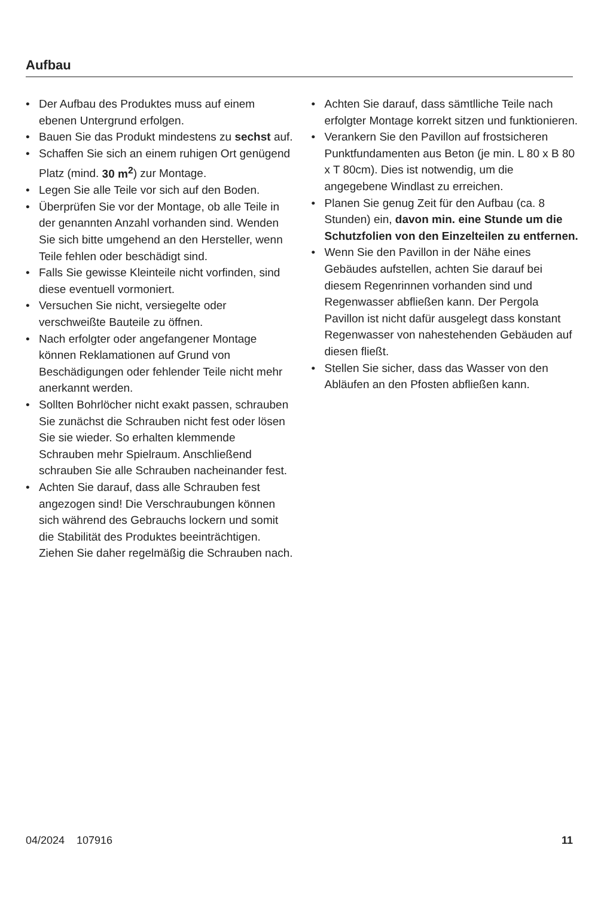Aufbau
Der Aufbau des Produktes muss auf einem ebenen Untergrund erfolgen.
Bauen Sie das Produkt mindestens zu sechst auf.
Schaffen Sie sich an einem ruhigen Ort genügend Platz (mind. 30 m<sup>2</sup>) zur Montage.
Legen Sie alle Teile vor sich auf den Boden.
Überprüfen Sie vor der Montage, ob alle Teile in der genannten Anzahl vorhanden sind. Wenden Sie sich bitte umgehend an den Hersteller, wenn Teile fehlen oder beschädigt sind.
Falls Sie gewisse Kleinteile nicht vorfinden, sind diese eventuell vormoniert.
Versuchen Sie nicht, versiegelte oder verschweißte Bauteile zu öffnen.
Nach erfolgter oder angefangener Montage können Reklamationen auf Grund von Beschädigungen oder fehlender Teile nicht mehr anerkannt werden.
Sollten Bohrlöcher nicht exakt passen, schrauben Sie zunächst die Schrauben nicht fest oder lösen Sie sie wieder. So erhalten klemmende Schrauben mehr Spielraum. Anschließend schrauben Sie alle Schrauben nacheinander fest.
Achten Sie darauf, dass alle Schrauben fest angezogen sind! Die Verschraubungen können sich während des Gebrauchs lockern und somit die Stabilität des Produktes beeinträchtigen. Ziehen Sie daher regelmäßig die Schrauben nach.
Achten Sie darauf, dass sämtlliche Teile nach erfolgter Montage korrekt sitzen und funktionieren.
Verankern Sie den Pavillon auf frostsicheren Punktfundamenten aus Beton (je min. L 80 x B 80 x T 80cm). Dies ist notwendig, um die angegebene Windlast zu erreichen.
Planen Sie genug Zeit für den Aufbau (ca. 8 Stunden) ein, davon min. eine Stunde um die Schutzfolien von den Einzelteilen zu entfernen.
Wenn Sie den Pavillon in der Nähe eines Gebäudes aufstellen, achten Sie darauf bei diesem Regenrinnen vorhanden sind und Regenwasser abfließen kann. Der Pergola Pavillon ist nicht dafür ausgelegt dass konstant Regenwasser von nahestehenden Gebäuden auf diesen fließt.
Stellen Sie sicher, dass das Wasser von den Abläufen an den Pfosten abfließen kann.
04/2024 107916 11